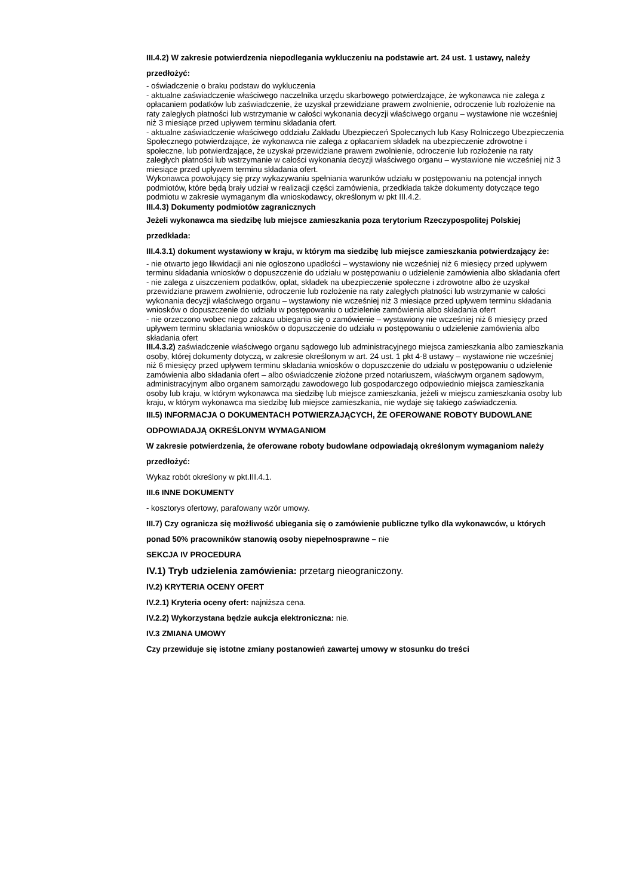III.4.2) W zakresie potwierdzenia niepodlegania wykluczeniu na podstawie art. 24 ust. 1 ustawy, należy przedłożyć:
- oświadczenie o braku podstaw do wykluczenia
- aktualne zaświadczenie właściwego naczelnika urzędu skarbowego potwierdzające, że wykonawca nie zalega z opłacaniem podatków lub zaświadczenie, że uzyskał przewidziane prawem zwolnienie, odroczenie lub rozłożenie na raty zaległych płatności lub wstrzymanie w całości wykonania decyzji właściwego organu – wystawione nie wcześniej niż 3 miesiące przed upływem terminu składania ofert.
- aktualne zaświadczenie właściwego oddziału Zakładu Ubezpieczeń Społecznych lub Kasy Rolniczego Ubezpieczenia Społecznego potwierdzające, że wykonawca nie zalega z opłacaniem składek na ubezpieczenie zdrowotne i społeczne, lub potwierdzające, że uzyskał przewidziane prawem zwolnienie, odroczenie lub rozłożenie na raty zaległych płatności lub wstrzymanie w całości wykonania decyzji właściwego organu – wystawione nie wcześniej niż 3 miesiące przed upływem terminu składania ofert.
Wykonawca powołujący się przy wykazywaniu spełniania warunków udziału w postępowaniu na potencjał innych podmiotów, które będą brały udział w realizacji części zamówienia, przedkłada także dokumenty dotyczące tego podmiotu w zakresie wymaganym dla wnioskodawcy, określonym w pkt III.4.2.
III.4.3) Dokumenty podmiotów zagranicznych
Jeżeli wykonawca ma siedzibę lub miejsce zamieszkania poza terytorium Rzeczypospolitej Polskiej przedkłada:
III.4.3.1) dokument wystawiony w kraju, w którym ma siedzibę lub miejsce zamieszkania potwierdzający że:
- nie otwarto jego likwidacji ani nie ogłoszono upadłości – wystawiony nie wcześniej niż 6 miesięcy przed upływem terminu składania wniosków o dopuszczenie do udziału w postępowaniu o udzielenie zamówienia albo składania ofert
- nie zalega z uiszczeniem podatków, opłat, składek na ubezpieczenie społeczne i zdrowotne albo że uzyskał przewidziane prawem zwolnienie, odroczenie lub rozłożenie na raty zaległych płatności lub wstrzymanie w całości wykonania decyzji właściwego organu – wystawiony nie wcześniej niż 3 miesiące przed upływem terminu składania wniosków o dopuszczenie do udziału w postępowaniu o udzielenie zamówienia albo składania ofert
- nie orzeczono wobec niego zakazu ubiegania się o zamówienie – wystawiony nie wcześniej niż 6 miesięcy przed upływem terminu składania wniosków o dopuszczenie do udziału w postępowaniu o udzielenie zamówienia albo składania ofert
III.4.3.2) zaświadczenie właściwego organu sądowego lub administracyjnego miejsca zamieszkania albo zamieszkania osoby, której dokumenty dotyczą, w zakresie określonym w art. 24 ust. 1 pkt 4-8 ustawy – wystawione nie wcześniej niż 6 miesięcy przed upływem terminu składania wniosków o dopuszczenie do udziału w postępowaniu o udzielenie zamówienia albo składania ofert – albo oświadczenie złożone przed notariuszem, właściwym organem sądowym, administracyjnym albo organem samorządu zawodowego lub gospodarczego odpowiednio miejsca zamieszkania osoby lub kraju, w którym wykonawca ma siedzibę lub miejsce zamieszkania, jeżeli w miejscu zamieszkania osoby lub kraju, w którym wykonawca ma siedzibę lub miejsce zamieszkania, nie wydaje się takiego zaświadczenia.
III.5) INFORMACJA O DOKUMENTACH POTWIERZAJĄCYCH, ŻE OFEROWANE ROBOTY BUDOWLANE ODPOWIADAJĄ OKREŚLONYM WYMAGANIOM
W zakresie potwierdzenia, że oferowane roboty budowlane odpowiadają określonym wymaganiom należy przedłożyć:
Wykaz robót określony w pkt.III.4.1.
III.6 INNE DOKUMENTY
- kosztorys ofertowy, parafowany wzór umowy.
III.7) Czy ogranicza się możliwość ubiegania się o zamówienie publiczne tylko dla wykonawców, u których ponad 50% pracowników stanowią osoby niepełnosprawne – nie
SEKCJA IV PROCEDURA
IV.1) Tryb udzielenia zamówienia: przetarg nieograniczony.
IV.2) KRYTERIA OCENY OFERT
IV.2.1) Kryteria oceny ofert: najniższa cena.
IV.2.2) Wykorzystana będzie aukcja elektroniczna: nie.
IV.3 ZMIANA UMOWY
Czy przewiduje się istotne zmiany postanowień zawartej umowy w stosunku do treści